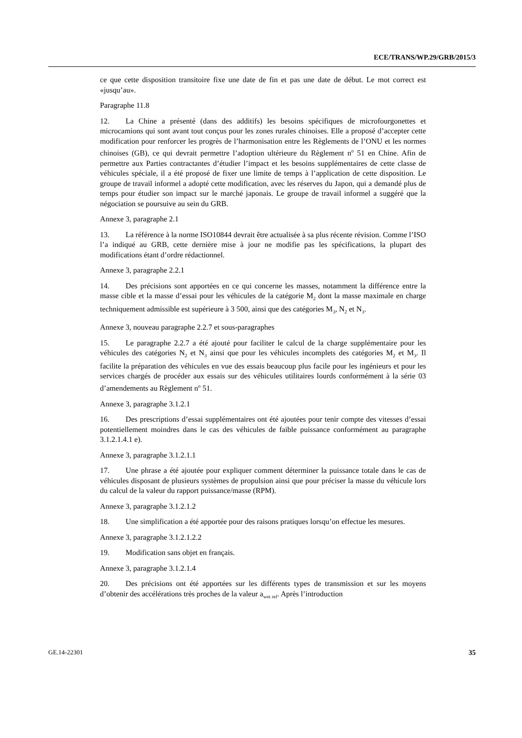ECE/TRANS/WP.29/GRB/2015/3
ce que cette disposition transitoire fixe une date de fin et pas une date de début. Le mot correct est «jusqu’au».
Paragraphe 11.8
12. La Chine a présenté (dans des additifs) les besoins spécifiques de microfourgonettes et microcamions qui sont avant tout conçus pour les zones rurales chinoises. Elle a proposé d’accepter cette modification pour renforcer les progrès de l’harmonisation entre les Règlements de l’ONU et les normes chinoises (GB), ce qui devrait permettre l’adoption ultérieure du Règlement n<sup>o</sup> 51 en Chine. Afin de permettre aux Parties contractantes d’étudier l’impact et les besoins supplémentaires de cette classe de véhicules spéciale, il a été proposé de fixer une limite de temps à l’application de cette disposition. Le groupe de travail informel a adopté cette modification, avec les réserves du Japon, qui a demandé plus de temps pour étudier son impact sur le marché japonais. Le groupe de travail informel a suggéré que la négociation se poursuive au sein du GRB.
Annexe 3, paragraphe 2.1
13. La référence à la norme ISO10844 devrait être actualisée à sa plus récente révision. Comme l’ISO l’a indiqué au GRB, cette dernière mise à jour ne modifie pas les spécifications, la plupart des modifications étant d’ordre rédactionnel.
Annexe 3, paragraphe 2.2.1
14. Des précisions sont apportées en ce qui concerne les masses, notamment la différence entre la masse cible et la masse d’essai pour les véhicules de la catégorie M<sub>2</sub> dont la masse maximale en charge techniquement admissible est supérieure à 3 500, ainsi que des catégories M<sub>3</sub>, N<sub>2</sub> et N<sub>3</sub>.
Annexe 3, nouveau paragraphe 2.2.7 et sous-paragraphes
15. Le paragraphe 2.2.7 a été ajouté pour faciliter le calcul de la charge supplémentaire pour les véhicules des catégories N<sub>2</sub> et N<sub>3</sub> ainsi que pour les véhicules incomplets des catégories M<sub>2</sub> et M<sub>3</sub>. Il facilite la préparation des véhicules en vue des essais beaucoup plus facile pour les ingénieurs et pour les services chargés de procéder aux essais sur des véhicules utilitaires lourds conformément à la série 03 d’amendements au Règlement n<sup>o</sup> 51.
Annexe 3, paragraphe 3.1.2.1
16. Des prescriptions d’essai supplémentaires ont été ajoutées pour tenir compte des vitesses d’essai potentiellement moindres dans le cas des véhicules de faible puissance conformément au paragraphe 3.1.2.1.4.1 e).
Annexe 3, paragraphe 3.1.2.1.1
17. Une phrase a été ajoutée pour expliquer comment déterminer la puissance totale dans le cas de véhicules disposant de plusieurs systèmes de propulsion ainsi que pour préciser la masse du véhicule lors du calcul de la valeur du rapport puissance/masse (RPM).
Annexe 3, paragraphe 3.1.2.1.2
18. Une simplification a été apportée pour des raisons pratiques lorsqu’on effectue les mesures.
Annexe 3, paragraphe 3.1.2.1.2.2
19. Modification sans objet en français.
Annexe 3, paragraphe 3.1.2.1.4
20. Des précisions ont été apportées sur les différents types de transmission et sur les moyens d’obtenir des accélérations très proches de la valeur a<sub>wot ref</sub>. Après l’introduction
GE.14-22301 35